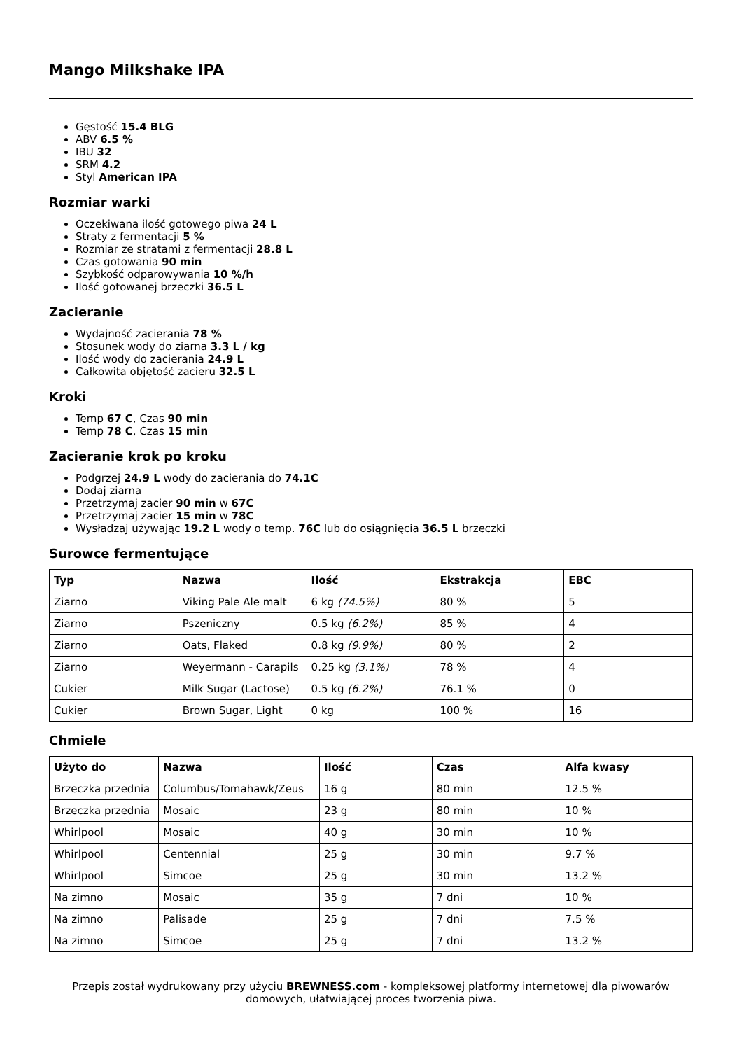Mango Milkshake IPA
Gęstość 15.4 BLG
ABV 6.5 %
IBU 32
SRM 4.2
Styl American IPA
Rozmiar warki
Oczekiwana ilość gotowego piwa 24 L
Straty z fermentacji 5 %
Rozmiar ze stratami z fermentacji 28.8 L
Czas gotowania 90 min
Szybkość odparowywania 10 %/h
Ilość gotowanej brzeczki 36.5 L
Zacieranie
Wydajność zacierania 78 %
Stosunek wody do ziarna 3.3 L / kg
Ilość wody do zacierania 24.9 L
Całkowita objętość zacieru 32.5 L
Kroki
Temp 67 C, Czas 90 min
Temp 78 C, Czas 15 min
Zacieranie krok po kroku
Podgrzej 24.9 L wody do zacierania do 74.1C
Dodaj ziarna
Przetrzymaj zacier 90 min w 67C
Przetrzymaj zacier 15 min w 78C
Wysładzaj używając 19.2 L wody o temp. 76C lub do osiągnięcia 36.5 L brzeczki
Surowce fermentujące
| Typ | Nazwa | Ilość | Ekstrakcja | EBC |
| --- | --- | --- | --- | --- |
| Ziarno | Viking Pale Ale malt | 6 kg (74.5%) | 80 % | 5 |
| Ziarno | Pszeniczny | 0.5 kg (6.2%) | 85 % | 4 |
| Ziarno | Oats, Flaked | 0.8 kg (9.9%) | 80 % | 2 |
| Ziarno | Weyermann - Carapils | 0.25 kg (3.1%) | 78 % | 4 |
| Cukier | Milk Sugar (Lactose) | 0.5 kg (6.2%) | 76.1 % | 0 |
| Cukier | Brown Sugar, Light | 0 kg | 100 % | 16 |
Chmiele
| Użyto do | Nazwa | Ilość | Czas | Alfa kwasy |
| --- | --- | --- | --- | --- |
| Brzeczka przednia | Columbus/Tomahawk/Zeus | 16 g | 80 min | 12.5 % |
| Brzeczka przednia | Mosaic | 23 g | 80 min | 10 % |
| Whirlpool | Mosaic | 40 g | 30 min | 10 % |
| Whirlpool | Centennial | 25 g | 30 min | 9.7 % |
| Whirlpool | Simcoe | 25 g | 30 min | 13.2 % |
| Na zimno | Mosaic | 35 g | 7 dni | 10 % |
| Na zimno | Palisade | 25 g | 7 dni | 7.5 % |
| Na zimno | Simcoe | 25 g | 7 dni | 13.2 % |
Przepis został wydrukowany przy użyciu BREWNESS.com - kompleksowej platformy internetowej dla piwowarów domowych, ułatwiającej proces tworzenia piwa.